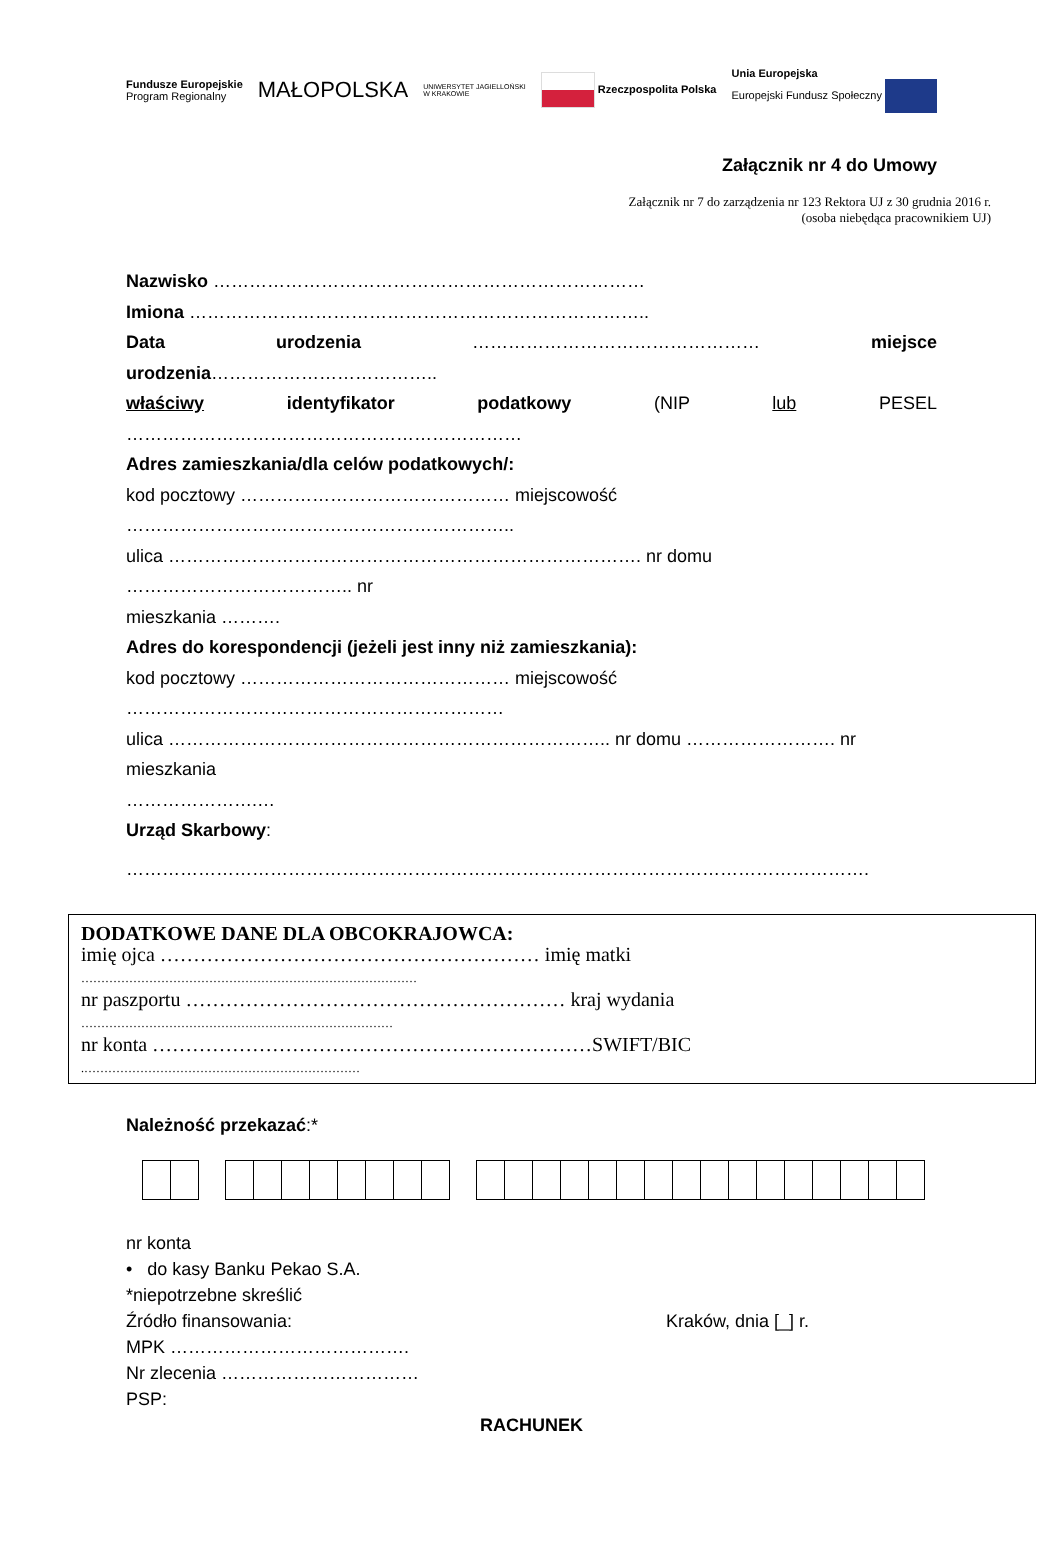Fundusze Europejskie
Program Regionalny MAŁOPOLSKA UNIWERSYTET JAGIELLOŃSKI
W KRAKOWIE Rzeczpospolita Polska Unia Europejska
Europejski Fundusz Społeczny
Załącznik nr 4 do Umowy
Załącznik nr 7 do zarządzenia nr 123 Rektora UJ z 30 grudnia 2016 r.
(osoba niebędąca pracownikiem UJ)
Nazwisko ………………………………………………………………
Imiona …………………………………………………………………..
Data urodzenia ………………………………………… miejsce
urodzenia………………………………..
właściwy identyfikator podatkowy (NIP lub PESEL
…………………………………………………………
Adres zamieszkania/dla celów podatkowych/:
kod pocztowy ……………………………………… miejscowość
………………………………………………………..
ulica ……………………………………………………………………. nr domu ……………………………….. nr
mieszkania ……….
Adres do korespondencji (jeżeli jest inny niż zamieszkania):
kod pocztowy ……………………………………… miejscowość
………………………………………………………
ulica ……………………………………………………………….. nr domu ……………………. nr mieszkania
………………….…
Urząd Skarbowy:
…………………………………………………………………………………………………………….
DODATKOWE DANE DLA OBCOKRAJOWCA:
imię ojca ………………………………………………… imię matki
…………………………………………………………………………
nr paszportu ………………………………………………… kraj wydania
……………………………………………………………………
nr konta …………………………………………………………SWIFT/BIC
.……………………………………………………………
Należność przekazać:* nr konta
• do kasy Banku Pekao S.A.
*niepotrzebne skreślić
Źródło finansowania: Kraków, dnia [_] r.
MPK ………………………………….
Nr zlecenia ……………………………
PSP:
RACHUNEK